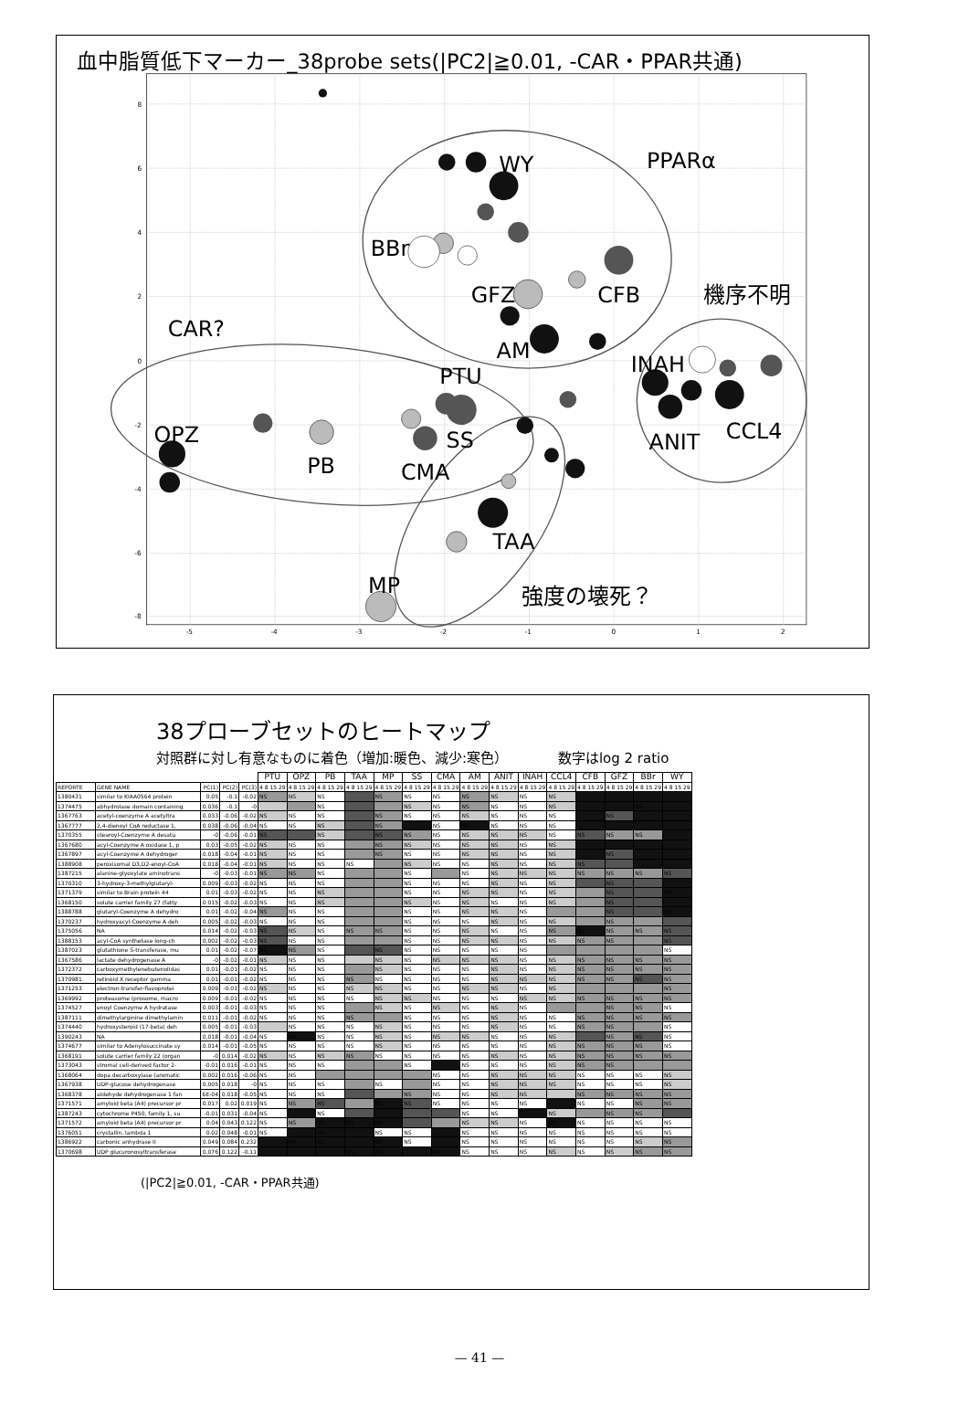血中脂質低下マーカー_38probe sets(|PC2|≧0.01, -CAR・PPAR共通)
8
6
4
2
0
-2
-4
-6
-8
-5
-4
-3
-2
-1
0
1
2
WY
PPARα
BBr
GFZ
CFB
機序不明
CAR?
AM
INAH
PTU
OPZ
SS
CCL4
ANIT
PB
CMA
TAA
MP
強度の壊死？
38プローブセットのヒートマップ
対照群に対し有意なものに着色（増加:暖色、減少:寒色） 数字はlog 2 ratio
| | | | | | PTU | OPZ | PB | TAA | MP | SS | CMA | AM | ANIT | INAH | CCL4 | CFB | GFZ | BBr | WY |
| --- | --- | --- | --- | --- | --- | --- | --- | --- | --- | --- | --- | --- | --- | --- | --- | --- | --- | --- | --- |
| REPORTE | GENE NAME | PC(1) | PC(2) | PC(3) | 4 8 15 29 | 4 8 15 29 | 4 8 15 29 | 4 8 15 29 | 4 8 15 29 | 4 8 15 29 | 4 8 15 29 | 4 8 15 29 | 4 8 15 29 | 4 8 15 29 | 4 8 15 29 | 4 8 15 29 | 4 8 15 29 | 4 8 15 29 | 4 8 15 29 |
| 1380431 | similar to KIAA0564 protein | 0.05 | -0.1 | -0.02 | NS | NS | NS | | NS | NS | NS | NS | NS | NS | NS | | | | |
| 1374475 | abhydrolase domain containing | 0.036 | -0.1 | -0 | | | NS | | | NS | NS | NS | NS | NS | NS | | | NS | |
| 1367763 | acetyl-coenzyme A acetyltra | 0.033 | -0.06 | -0.02 | NS | NS | NS | | NS | NS | NS | NS | NS | NS | NS | | NS | | |
| 1367777 | 2,4-dienoyl CoA reductase 1, | 0.038 | -0.06 | -0.04 | NS | NS | NS | | NS | | NS | NS | NS | NS | NS | | | | |
| 1370355 | stearoyl-Coenzyme A desatu | -0 | -0.06 | -0.01 | NS | | NS | | NS | NS | NS | NS | NS | NS | NS | NS | NS | NS | |
| 1367680 | acyl-Coenzyme A oxidase 1, p | 0.03 | -0.05 | -0.02 | NS | NS | NS | | NS | NS | NS | NS | NS | NS | NS | | | | |
| 1367897 | acyl-Coenzyme A dehydroger | 0.018 | -0.04 | -0.01 | NS | NS | NS | | NS | NS | NS | NS | NS | NS | NS | | NS | | |
| 1388908 | peroxisomal D3,D2-enoyl-CoA | 0.018 | -0.04 | -0.01 | NS | NS | NS | NS | | NS | NS | NS | NS | NS | NS | NS | | | |
| 1387215 | alanine-glyoxylate aminotrans | -0 | -0.03 | -0.01 | NS | NS | NS | | | NS | | NS | NS | NS | NS | NS | NS | NS | NS |
| 1370310 | 3-hydroxy-3-methylglutaryl- | 0.009 | -0.03 | -0.02 | NS | NS | NS | | | NS | NS | NS | NS | NS | NS | | NS | | |
| 1371379 | similar to Brain protein 44 | 0.01 | -0.03 | -0.02 | NS | NS | NS | | | NS | NS | NS | NS | NS | NS | | NS | | NS |
| 1368150 | solute carrier family 27 (fatty | 0.015 | -0.02 | -0.03 | NS | NS | NS | | | NS | NS | NS | NS | NS | NS | | NS | | |
| 1388788 | glutaryl-Coenzyme A dehydro | 0.01 | -0.02 | -0.04 | NS | NS | NS | | | NS | NS | NS | NS | NS | | | NS | | NS |
| 1370237 | hydroxyacyl-Coenzyme A deh | 0.005 | -0.02 | -0.03 | NS | NS | NS | | | NS | NS | NS | NS | NS | NS | | NS | | |
| 1375056 | NA | 0.014 | -0.02 | -0.03 | NS | NS | NS | NS | NS | NS | NS | NS | NS | NS | NS | NS | NS | NS | NS |
| 1388153 | acyl-CoA synthetase long-ch | 0.002 | -0.02 | -0.03 | NS | NS | NS | | | NS | NS | NS | NS | NS | NS | NS | NS | | NS |
| 1387023 | glutathione S-transferase, mu | 0.01 | -0.02 | -0.07 | NS | NS | NS | | NS | NS | NS | NS | NS | NS | | | | | NS |
| 1367586 | lactate dehydrogenase A | -0 | -0.02 | -0.01 | NS | NS | NS | | NS | NS | NS | NS | NS | NS | NS | NS | NS | NS | NS |
| 1372372 | carboxymethylenebutenolidas | 0.01 | -0.01 | -0.02 | NS | NS | NS | | NS | NS | NS | NS | NS | NS | NS | NS | NS | NS | NS |
| 1370981 | retinoid X receptor gamma | 0.01 | -0.01 | -0.02 | NS | NS | NS | NS | NS | NS | NS | NS | NS | NS | NS | NS | NS | NS | NS |
| 1371253 | electron-transfer-flavoprotei | 0.009 | -0.01 | -0.02 | NS | NS | NS | NS | NS | NS | NS | NS | NS | NS | NS | | | | NS |
| 1369992 | proteasome (prosome, macro | 0.009 | -0.01 | -0.02 | NS | NS | NS | NS | NS | NS | NS | NS | NS | NS | NS | NS | NS | NS | NS |
| 1374527 | enoyl Coenzyme A hydratase | 0.003 | -0.01 | -0.03 | NS | NS | NS | | NS | NS | NS | NS | NS | NS | | | NS | NS | NS |
| 1387111 | dimethylarginine dimethylamin | 0.011 | -0.01 | -0.02 | NS | NS | NS | NS | | NS | NS | NS | NS | NS | NS | NS | NS | NS | NS |
| 1374440 | hydroxysteroid (17-beta) deh | 0.005 | -0.01 | -0.03 | | NS | NS | NS | NS | NS | NS | NS | NS | NS | NS | NS | NS | | NS |
| 1390243 | NA | 0.018 | -0.01 | -0.04 | NS | NS | NS | NS | NS | NS | NS | NS | NS | NS | NS | | NS | NS | NS |
| 1374677 | similar to Adenylosuccinate sy | 0.014 | -0.01 | -0.05 | NS | NS | NS | NS | NS | NS | NS | NS | NS | NS | NS | NS | NS | NS | NS |
| 1368191 | solute carrier family 22 (organ | -0 | 0.014 | -0.02 | NS | NS | NS | NS | NS | NS | NS | NS | NS | NS | NS | NS | NS | NS | NS |
| 1373043 | stromal cell-derived factor 2- | -0.01 | 0.016 | -0.01 | NS | NS | NS | | | NS | | NS | NS | NS | NS | NS | NS | | |
| 1368064 | dopa decarboxylase (aromatic | 0.002 | 0.016 | -0.06 | NS | NS | | | | | NS | NS | NS | NS | NS | NS | NS | NS | NS |
| 1367938 | UDP-glucose dehydrogenase | 0.005 | 0.018 | -0 | NS | NS | NS | | NS | | NS | NS | NS | NS | NS | NS | NS | NS | NS |
| 1368378 | aldehyde dehydrogenase 1 fan | 6E-04 | 0.018 | -0.05 | NS | NS | NS | | | NS | NS | NS | NS | NS | | NS | NS | NS | NS |
| 1371571 | amyloid beta (A4) precursor pr | 0.017 | 0.02 | 0.019 | NS | NS | NS | | NS | NS | NS | NS | NS | NS | | NS | NS | NS | NS |
| 1387243 | cytochrome P450, family 1, su | -0.01 | 0.031 | -0.04 | NS | | NS | | | | | NS | NS | | NS | | NS | NS | |
| 1371572 | amyloid beta (A4) precursor pr | 0.04 | 0.043 | 0.122 | NS | NS | NS | NS | NS | | | NS | NS | NS | NS | NS | NS | NS | NS |
| 1376051 | crystallin, lambda 1 | 0.02 | 0.048 | -0.01 | NS | | NS | | NS | NS | | NS | NS | NS | NS | NS | NS | NS | NS |
| 1386922 | carbonic anhydrase II | 0.049 | 0.084 | 0.232 | | NS | NS | | NS | NS | | NS | NS | NS | NS | NS | NS | NS | NS |
| 1370698 | UDP glucuronosyltransferase | 0.076 | 0.122 | -0.11 | | | | NS | NS | | NS | NS | NS | NS | NS | NS | NS | NS | NS |
(|PC2|≧0.01, -CAR・PPAR共通)
— 41 —